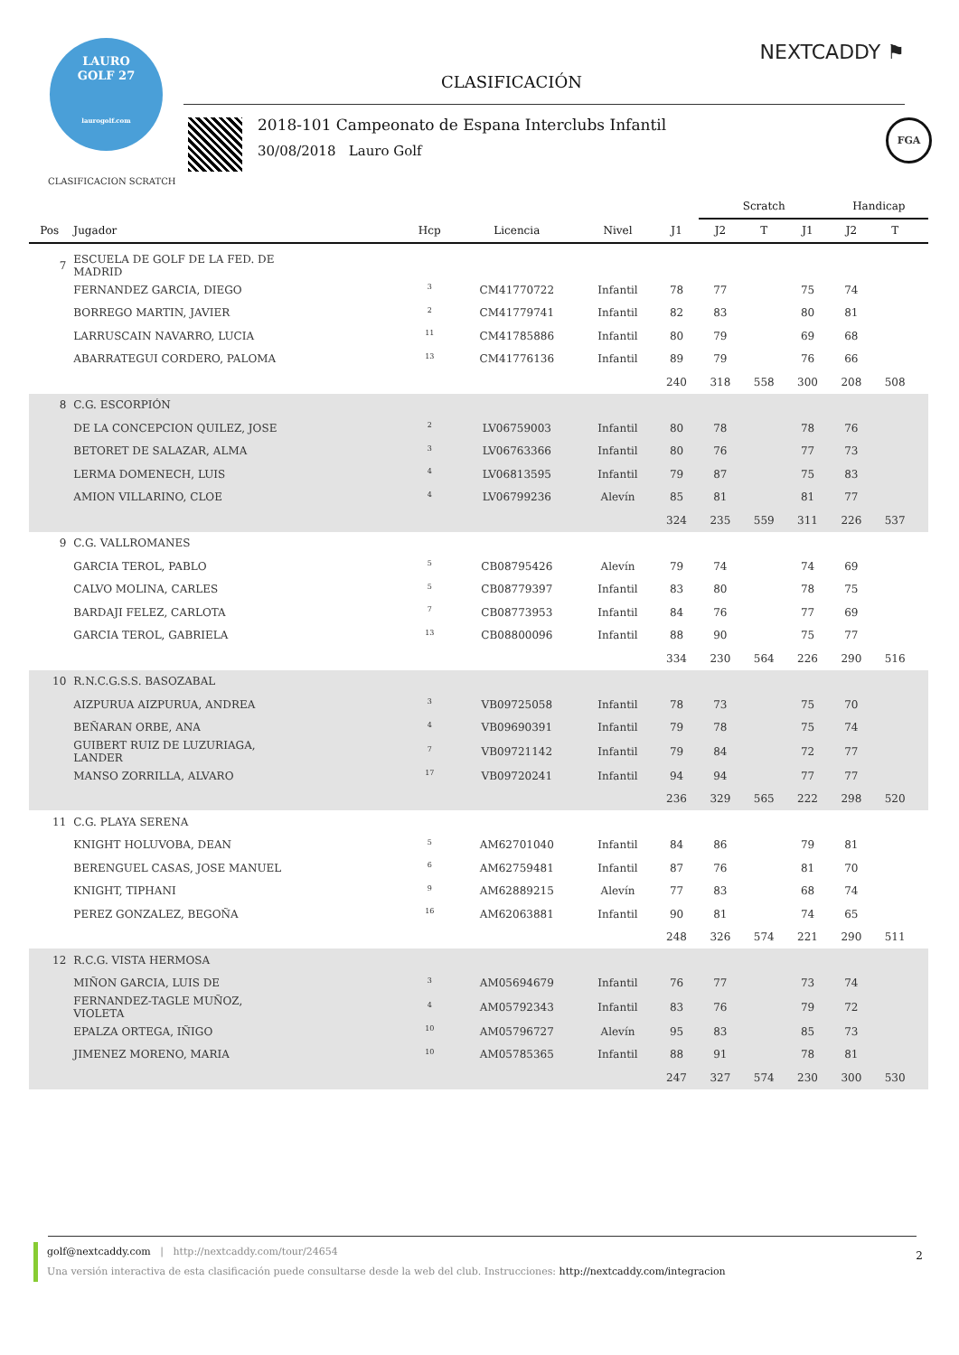LAURO
GOLF 27
laurogolf.com
CLASIFICACIÓN
NEXTCADDY ⚑
2018-101 Campeonato de Espana Interclubs Infantil
30/08/2018 Lauro Golf
FGA
CLASIFICACION SCRATCH
| | | | | | | Scratch | | | Handicap | | |
| --- | --- | --- | --- | --- | --- | --- | --- | --- | --- | --- | --- |
| Pos | Jugador | Hcp | Licencia | Nivel | J1 | J2 | T | J1 | J2 | T | |
| 7 | ESCUELA DE GOLF DE LA FED. DE MADRID | | | | | | | | | | |
| | FERNANDEZ GARCIA, DIEGO | <sup>3</sup> | CM41770722 | Infantil | 78 | 77 | | 75 | 74 | | |
| | BORREGO MARTIN, JAVIER | <sup>2</sup> | CM41779741 | Infantil | 82 | 83 | | 80 | 81 | | |
| | LARRUSCAIN NAVARRO, LUCIA | <sup>11</sup> | CM41785886 | Infantil | 80 | 79 | | 69 | 68 | | |
| | ABARRATEGUI CORDERO, PALOMA | <sup>13</sup> | CM41776136 | Infantil | 89 | 79 | | 76 | 66 | | |
| | | | | | 240 | 318 | 558 | 300 | 208 | 508 | |
| 8 | C.G. ESCORPIÓN | | | | | | | | | | |
| | DE LA CONCEPCION QUILEZ, JOSE | <sup>2</sup> | LV06759003 | Infantil | 80 | 78 | | 78 | 76 | | |
| | BETORET DE SALAZAR, ALMA | <sup>3</sup> | LV06763366 | Infantil | 80 | 76 | | 77 | 73 | | |
| | LERMA DOMENECH, LUIS | <sup>4</sup> | LV06813595 | Infantil | 79 | 87 | | 75 | 83 | | |
| | AMION VILLARINO, CLOE | <sup>4</sup> | LV06799236 | Alevín | 85 | 81 | | 81 | 77 | | |
| | | | | | 324 | 235 | 559 | 311 | 226 | 537 | |
| 9 | C.G. VALLROMANES | | | | | | | | | | |
| | GARCIA TEROL, PABLO | <sup>5</sup> | CB08795426 | Alevín | 79 | 74 | | 74 | 69 | | |
| | CALVO MOLINA, CARLES | <sup>5</sup> | CB08779397 | Infantil | 83 | 80 | | 78 | 75 | | |
| | BARDAJI FELEZ, CARLOTA | <sup>7</sup> | CB08773953 | Infantil | 84 | 76 | | 77 | 69 | | |
| | GARCIA TEROL, GABRIELA | <sup>13</sup> | CB08800096 | Infantil | 88 | 90 | | 75 | 77 | | |
| | | | | | 334 | 230 | 564 | 226 | 290 | 516 | |
| 10 | R.N.C.G.S.S. BASOZABAL | | | | | | | | | | |
| | AIZPURUA AIZPURUA, ANDREA | <sup>3</sup> | VB09725058 | Infantil | 78 | 73 | | 75 | 70 | | |
| | BEÑARAN ORBE, ANA | <sup>4</sup> | VB09690391 | Infantil | 79 | 78 | | 75 | 74 | | |
| | GUIBERT RUIZ DE LUZURIAGA, LANDER | <sup>7</sup> | VB09721142 | Infantil | 79 | 84 | | 72 | 77 | | |
| | MANSO ZORRILLA, ALVARO | <sup>17</sup> | VB09720241 | Infantil | 94 | 94 | | 77 | 77 | | |
| | | | | | 236 | 329 | 565 | 222 | 298 | 520 | |
| 11 | C.G. PLAYA SERENA | | | | | | | | | | |
| | KNIGHT HOLUVOBA, DEAN | <sup>5</sup> | AM62701040 | Infantil | 84 | 86 | | 79 | 81 | | |
| | BERENGUEL CASAS, JOSE MANUEL | <sup>6</sup> | AM62759481 | Infantil | 87 | 76 | | 81 | 70 | | |
| | KNIGHT, TIPHANI | <sup>9</sup> | AM62889215 | Alevín | 77 | 83 | | 68 | 74 | | |
| | PEREZ GONZALEZ, BEGOÑA | <sup>16</sup> | AM62063881 | Infantil | 90 | 81 | | 74 | 65 | | |
| | | | | | 248 | 326 | 574 | 221 | 290 | 511 | |
| 12 | R.C.G. VISTA HERMOSA | | | | | | | | | | |
| | MIÑON GARCIA, LUIS DE | <sup>3</sup> | AM05694679 | Infantil | 76 | 77 | | 73 | 74 | | |
| | FERNANDEZ-TAGLE MUÑOZ, VIOLETA | <sup>4</sup> | AM05792343 | Infantil | 83 | 76 | | 79 | 72 | | |
| | EPALZA ORTEGA, IÑIGO | <sup>10</sup> | AM05796727 | Alevín | 95 | 83 | | 85 | 73 | | |
| | JIMENEZ MORENO, MARIA | <sup>10</sup> | AM05785365 | Infantil | 88 | 91 | | 78 | 81 | | |
| | | | | | 247 | 327 | 574 | 230 | 300 | 530 | |
golf@nextcaddy.com | http://nextcaddy.com/tour/24654
Una versión interactiva de esta clasificación puede consultarse desde la web del club. Instrucciones: http://nextcaddy.com/integracion
2